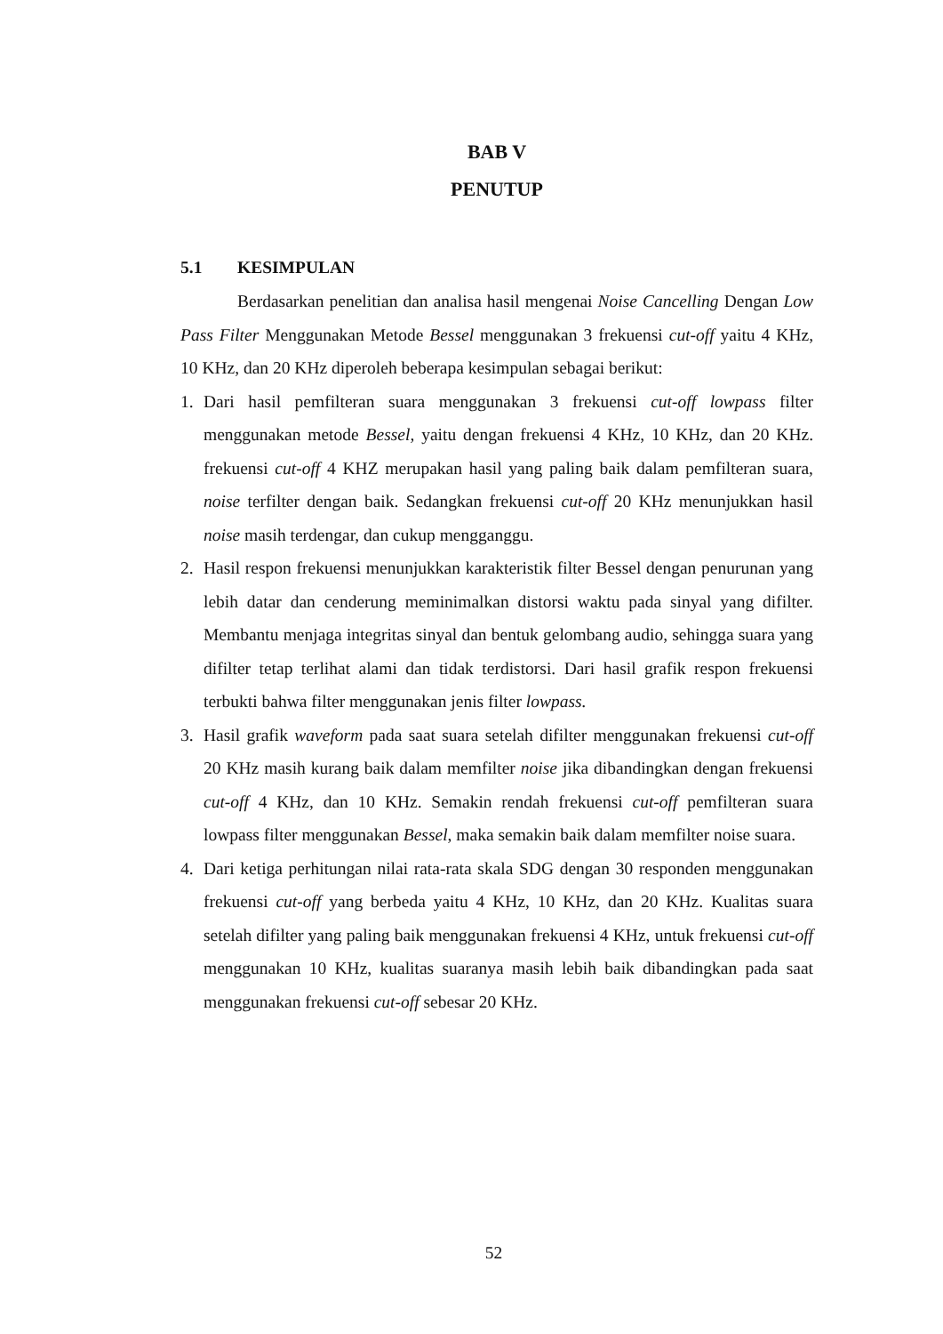BAB V
PENUTUP
5.1 KESIMPULAN
Berdasarkan penelitian dan analisa hasil mengenai Noise Cancelling Dengan Low Pass Filter Menggunakan Metode Bessel menggunakan 3 frekuensi cut-off yaitu 4 KHz, 10 KHz, dan 20 KHz diperoleh beberapa kesimpulan sebagai berikut:
1. Dari hasil pemfilteran suara menggunakan 3 frekuensi cut-off lowpass filter menggunakan metode Bessel, yaitu dengan frekuensi 4 KHz, 10 KHz, dan 20 KHz. frekuensi cut-off 4 KHZ merupakan hasil yang paling baik dalam pemfilteran suara, noise terfilter dengan baik. Sedangkan frekuensi cut-off 20 KHz menunjukkan hasil noise masih terdengar, dan cukup mengganggu.
2. Hasil respon frekuensi menunjukkan karakteristik filter Bessel dengan penurunan yang lebih datar dan cenderung meminimalkan distorsi waktu pada sinyal yang difilter. Membantu menjaga integritas sinyal dan bentuk gelombang audio, sehingga suara yang difilter tetap terlihat alami dan tidak terdistorsi. Dari hasil grafik respon frekuensi terbukti bahwa filter menggunakan jenis filter lowpass.
3. Hasil grafik waveform pada saat suara setelah difilter menggunakan frekuensi cut-off 20 KHz masih kurang baik dalam memfilter noise jika dibandingkan dengan frekuensi cut-off 4 KHz, dan 10 KHz. Semakin rendah frekuensi cut-off pemfilteran suara lowpass filter menggunakan Bessel, maka semakin baik dalam memfilter noise suara.
4. Dari ketiga perhitungan nilai rata-rata skala SDG dengan 30 responden menggunakan frekuensi cut-off yang berbeda yaitu 4 KHz, 10 KHz, dan 20 KHz. Kualitas suara setelah difilter yang paling baik menggunakan frekuensi 4 KHz, untuk frekuensi cut-off menggunakan 10 KHz, kualitas suaranya masih lebih baik dibandingkan pada saat menggunakan frekuensi cut-off sebesar 20 KHz.
52